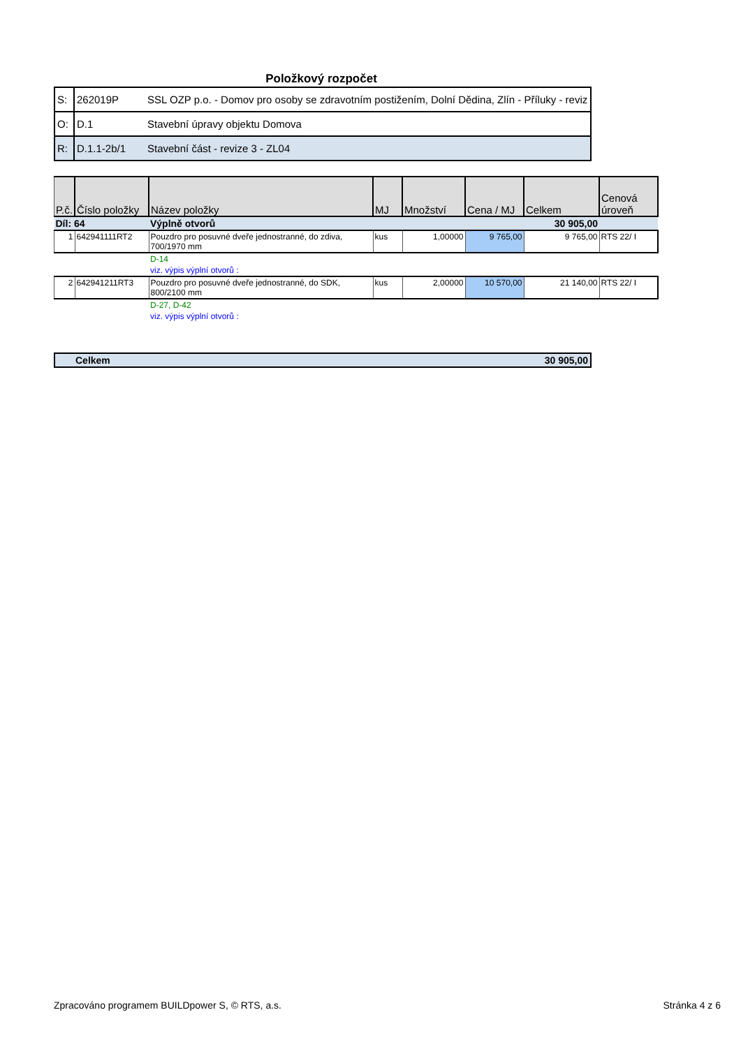Položkový rozpočet
| S: | 262019P | SSL OZP p.o. - Domov pro osoby se zdravotním postižením, Dolní Dědina, Zlín - Příluky - reviz |
| O: | D.1 | Stavební úpravy objektu Domova |
| R: | D.1.1-2b/1 | Stavební část - revize 3 - ZL04 |
| P.č. | Číslo položky | Název položky | MJ | Množství | Cena / MJ | Celkem | Cenová úroveň |
| --- | --- | --- | --- | --- | --- | --- | --- |
| Díl: 64 | | Výplně otvorů | | | | 30 905,00 | |
| 1 | 642941111RT2 | Pouzdro pro posuvné dveře jednostranné, do zdiva, 700/1970 mm | kus | 1,00000 | 9 765,00 | 9 765,00 | RTS 22/ I |
| | | D-14 | | | | | |
| | | viz. výpis výplní otvorů : | | | | | |
| 2 | 642941211RT3 | Pouzdro pro posuvné dveře jednostranné, do SDK, 800/2100 mm | kus | 2,00000 | 10 570,00 | 21 140,00 | RTS 22/ I |
| | | D-27, D-42 | | | | | |
| | | viz. výpis výplní otvorů : | | | | | |
| | Celkem | 30 905,00 |
Zpracováno programem BUILDpower S, © RTS, a.s. Stránka 4 z 6